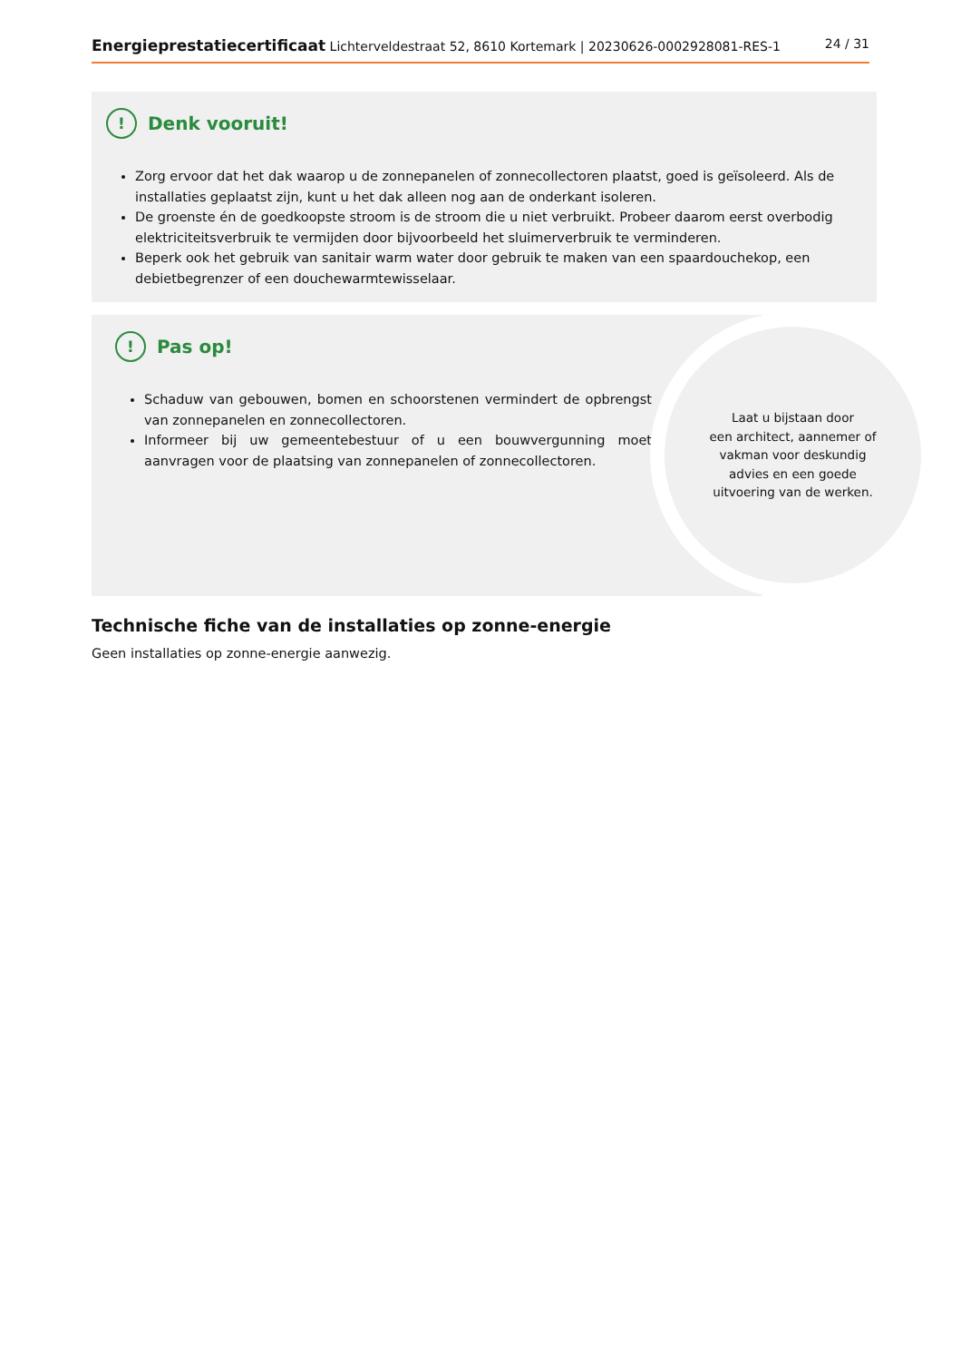Energieprestatiecertificaat Lichterveldestraat 52, 8610 Kortemark | 20230626-0002928081-RES-1 24 / 31
! Denk vooruit!
Zorg ervoor dat het dak waarop u de zonnepanelen of zonnecollectoren plaatst, goed is geïsoleerd. Als de installaties geplaatst zijn, kunt u het dak alleen nog aan de onderkant isoleren.
De groenste én de goedkoopste stroom is de stroom die u niet verbruikt. Probeer daarom eerst overbodig elektriciteitsverbruik te vermijden door bijvoorbeeld het sluimerverbruik te verminderen.
Beperk ook het gebruik van sanitair warm water door gebruik te maken van een spaardouchekop, een debietbegrenzer of een douchewarmtewisselaar.
! Pas op!
Schaduw van gebouwen, bomen en schoorstenen vermindert de opbrengst van zonnepanelen en zonnecollectoren.
Informeer bij uw gemeentebestuur of u een bouwvergunning moet aanvragen voor de plaatsing van zonnepanelen of zonnecollectoren.
Laat u bijstaan door
een architect, aannemer of
vakman voor deskundig
advies en een goede
uitvoering van de werken.
Technische fiche van de installaties op zonne-energie
Geen installaties op zonne-energie aanwezig.